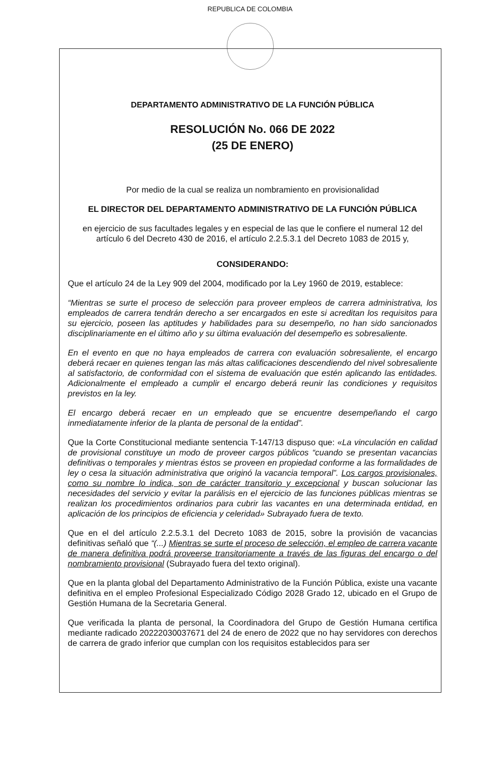REPUBLICA DE COLOMBIA
DEPARTAMENTO ADMINISTRATIVO DE LA FUNCIÓN PÚBLICA
RESOLUCIÓN No. 066 DE 2022
(25 DE ENERO)
Por medio de la cual se realiza un nombramiento en provisionalidad
EL DIRECTOR DEL DEPARTAMENTO ADMINISTRATIVO DE LA FUNCIÓN PÚBLICA
en ejercicio de sus facultades legales y en especial de las que le confiere el numeral 12 del artículo 6 del Decreto 430 de 2016, el artículo 2.2.5.3.1 del Decreto 1083 de 2015 y,
CONSIDERANDO:
Que el artículo 24 de la Ley 909 del 2004, modificado por la Ley 1960 de 2019, establece:
“Mientras se surte el proceso de selección para proveer empleos de carrera administrativa, los empleados de carrera tendrán derecho a ser encargados en este si acreditan los requisitos para su ejercicio, poseen las aptitudes y habilidades para su desempeño, no han sido sancionados disciplinariamente en el último año y su última evaluación del desempeño es sobresaliente.
En el evento en que no haya empleados de carrera con evaluación sobresaliente, el encargo deberá recaer en quienes tengan las más altas calificaciones descendiendo del nivel sobresaliente al satisfactorio, de conformidad con el sistema de evaluación que estén aplicando las entidades. Adicionalmente el empleado a cumplir el encargo deberá reunir las condiciones y requisitos previstos en la ley.
El encargo deberá recaer en un empleado que se encuentre desempeñando el cargo inmediatamente inferior de la planta de personal de la entidad”.
Que la Corte Constitucional mediante sentencia T-147/13 dispuso que: «La vinculación en calidad de provisional constituye un modo de proveer cargos públicos “cuando se presentan vacancias definitivas o temporales y mientras éstos se proveen en propiedad conforme a las formalidades de ley o cesa la situación administrativa que originó la vacancia temporal”. Los cargos provisionales, como su nombre lo indica, son de carácter transitorio y excepcional y buscan solucionar las necesidades del servicio y evitar la parálisis en el ejercicio de las funciones públicas mientras se realizan los procedimientos ordinarios para cubrir las vacantes en una determinada entidad, en aplicación de los principios de eficiencia y celeridad» Subrayado fuera de texto.
Que en el del artículo 2.2.5.3.1 del Decreto 1083 de 2015, sobre la provisión de vacancias definitivas señaló que “(...) Mientras se surte el proceso de selección, el empleo de carrera vacante de manera definitiva podrá proveerse transitoriamente a través de las figuras del encargo o del nombramiento provisional (Subrayado fuera del texto original).
Que en la planta global del Departamento Administrativo de la Función Pública, existe una vacante definitiva en el empleo Profesional Especializado Código 2028 Grado 12, ubicado en el Grupo de Gestión Humana de la Secretaria General.
Que verificada la planta de personal, la Coordinadora del Grupo de Gestión Humana certifica mediante radicado 20222030037671 del 24 de enero de 2022 que no hay servidores con derechos de carrera de grado inferior que cumplan con los requisitos establecidos para ser